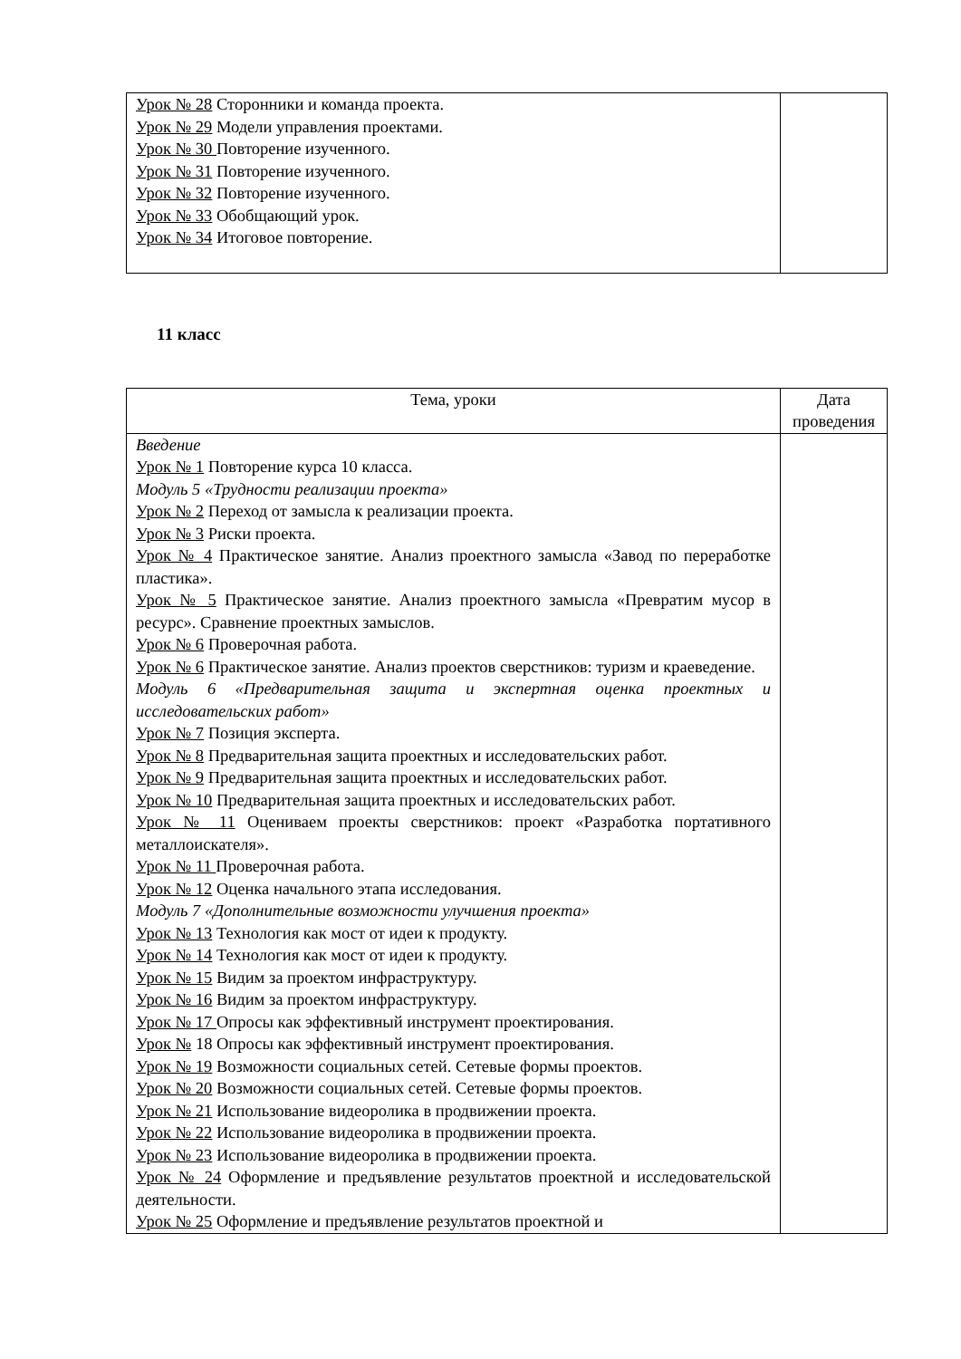| Урок № 28 Сторонники и команда проекта. Урок № 29 Модели управления проектами. Урок № 30 Повторение изученного. Урок № 31 Повторение изученного. Урок № 32 Повторение изученного. Урок № 33 Обобщающий урок. Урок № 34 Итоговое повторение. | |
11 класс
| Тема, уроки | Дата проведения |
| Введение Урок № 1 Повторение курса 10 класса. Модуль 5 «Трудности реализации проекта» Урок № 2 Переход от замысла к реализации проекта. Урок № 3 Риски проекта. Урок № 4 Практическое занятие. Анализ проектного замысла «Завод по переработке пластика». Урок № 5 Практическое занятие. Анализ проектного замысла «Превратим мусор в ресурс». Сравнение проектных замыслов. Урок № 6 Проверочная работа. Урок № 6 Практическое занятие. Анализ проектов сверстников: туризм и краеведение. Модуль 6 «Предварительная защита и экспертная оценка проектных и исследовательских работ» Урок № 7 Позиция эксперта. Урок № 8 Предварительная защита проектных и исследовательских работ. Урок № 9 Предварительная защита проектных и исследовательских работ. Урок № 10 Предварительная защита проектных и исследовательских работ. Урок № 11 Оцениваем проекты сверстников: проект «Разработка портативного металлоискателя». Урок № 11 Проверочная работа. Урок № 12 Оценка начального этапа исследования. Модуль 7 «Дополнительные возможности улучшения проекта» Урок № 13 Технология как мост от идеи к продукту. Урок № 14 Технология как мост от идеи к продукту. Урок № 15 Видим за проектом инфраструктуру. Урок № 16 Видим за проектом инфраструктуру. Урок № 17 Опросы как эффективный инструмент проектирования. Урок № 18 Опросы как эффективный инструмент проектирования. Урок № 19 Возможности социальных сетей. Сетевые формы проектов. Урок № 20 Возможности социальных сетей. Сетевые формы проектов. Урок № 21 Использование видеоролика в продвижении проекта. Урок № 22 Использование видеоролика в продвижении проекта. Урок № 23 Использование видеоролика в продвижении проекта. Урок № 24 Оформление и предъявление результатов проектной и исследовательской деятельности. Урок № 25 Оформление и предъявление результатов проектной и | |